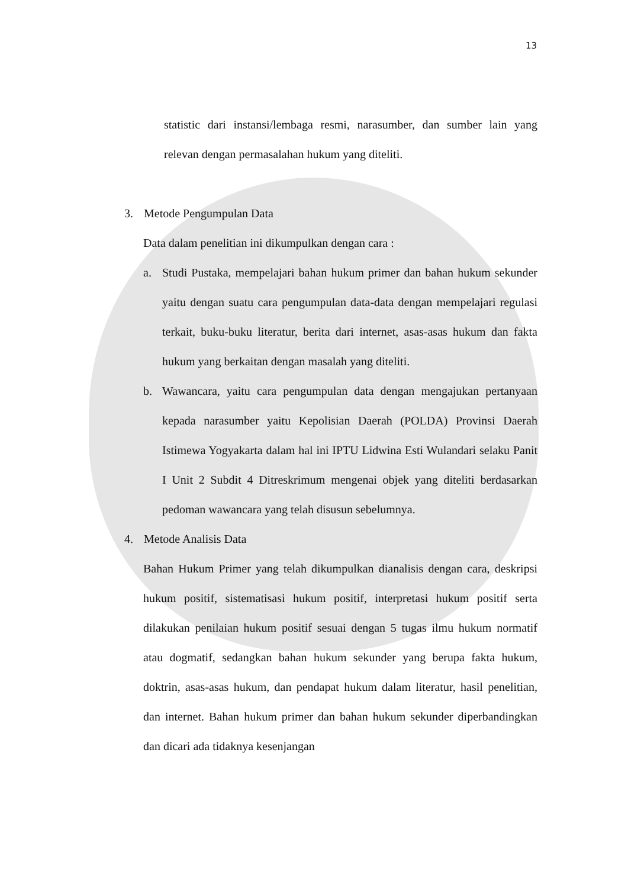13
statistic dari instansi/lembaga resmi, narasumber, dan sumber lain yang relevan dengan permasalahan hukum yang diteliti.
3. Metode Pengumpulan Data
Data dalam penelitian ini dikumpulkan dengan cara :
a. Studi Pustaka, mempelajari bahan hukum primer dan bahan hukum sekunder yaitu dengan suatu cara pengumpulan data-data dengan mempelajari regulasi terkait, buku-buku literatur, berita dari internet, asas-asas hukum dan fakta hukum yang berkaitan dengan masalah yang diteliti.
b. Wawancara, yaitu cara pengumpulan data dengan mengajukan pertanyaan kepada narasumber yaitu Kepolisian Daerah (POLDA) Provinsi Daerah Istimewa Yogyakarta dalam hal ini IPTU Lidwina Esti Wulandari selaku Panit I Unit 2 Subdit 4 Ditreskrimum mengenai objek yang diteliti berdasarkan pedoman wawancara yang telah disusun sebelumnya.
4. Metode Analisis Data
Bahan Hukum Primer yang telah dikumpulkan dianalisis dengan cara, deskripsi hukum positif, sistematisasi hukum positif, interpretasi hukum positif serta dilakukan penilaian hukum positif sesuai dengan 5 tugas ilmu hukum normatif atau dogmatif, sedangkan bahan hukum sekunder yang berupa fakta hukum, doktrin, asas-asas hukum, dan pendapat hukum dalam literatur, hasil penelitian, dan internet. Bahan hukum primer dan bahan hukum sekunder diperbandingkan dan dicari ada tidaknya kesenjangan